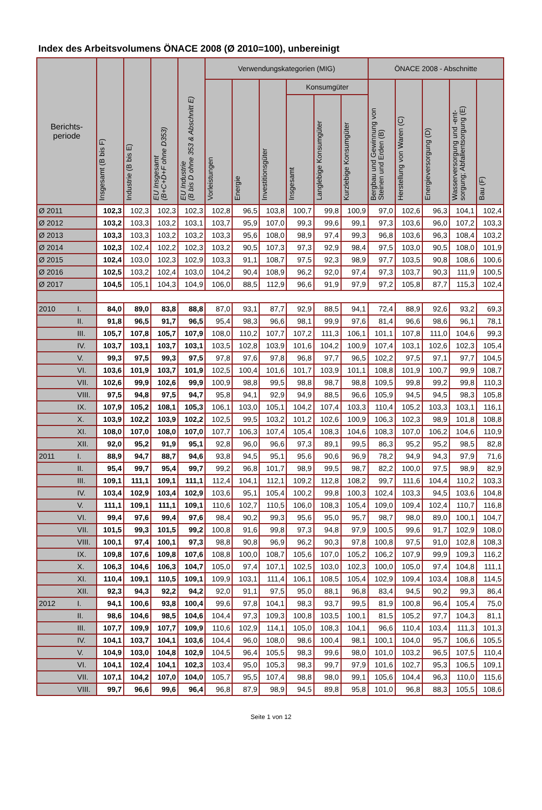Index des Arbeitsvolumens ÖNACE 2008 (Ø 2010=100), unbereinigt
| Berichts- periode | | Insgesamt (B bis F) | Industrie (B bis E) | EU Insgesamt (B+C+D+F ohne D353) | EU Industrie (B bis D ohne 353 & Abschnitt E) | Verwendungskategorien (MIG) | | | | | | ÖNACE 2008 - Abschnitte | | | | |
| --- | --- | --- | --- | --- | --- | --- | --- | --- | --- | --- | --- | --- | --- | --- | --- | --- |
| | | | | | | Vorleistungen | Energie | Investitionsgüter | Konsumgüter | | | Bergbau und Gewinnung von Steinen und Erden (B) | Herstellung von Waren (C) | Energieversorgung (D) | Wasserversorgung und -ent- sorgung; Abfallentsorgung (E) | Bau (F) |
| | | | | | | | | | Insgesamt | Langlebige Konsumgüter | Kurzlebige Konsumgüter | | | | | |
| Ø 2011 | | 102,3 | 102,3 | 102,3 | 102,3 | 102,8 | 96,5 | 103,8 | 100,7 | 99,8 | 100,9 | 97,0 | 102,6 | 96,3 | 104,1 | 102,4 |
| Ø 2012 | | 103,2 | 103,3 | 103,2 | 103,1 | 103,7 | 95,9 | 107,0 | 99,3 | 99,6 | 99,1 | 97,3 | 103,6 | 96,0 | 107,2 | 103,3 |
| Ø 2013 | | 103,3 | 103,3 | 103,2 | 103,2 | 103,3 | 95,6 | 108,0 | 98,9 | 97,4 | 99,3 | 96,8 | 103,6 | 96,3 | 108,4 | 103,2 |
| Ø 2014 | | 102,3 | 102,4 | 102,2 | 102,3 | 103,2 | 90,5 | 107,3 | 97,3 | 92,9 | 98,4 | 97,5 | 103,0 | 90,5 | 108,0 | 101,9 |
| Ø 2015 | | 102,4 | 103,0 | 102,3 | 102,9 | 103,3 | 91,1 | 108,7 | 97,5 | 92,3 | 98,9 | 97,7 | 103,5 | 90,8 | 108,6 | 100,6 |
| Ø 2016 | | 102,5 | 103,2 | 102,4 | 103,0 | 104,2 | 90,4 | 108,9 | 96,2 | 92,0 | 97,4 | 97,3 | 103,7 | 90,3 | 111,9 | 100,5 |
| Ø 2017 | | 104,5 | 105,1 | 104,3 | 104,9 | 106,0 | 88,5 | 112,9 | 96,6 | 91,9 | 97,9 | 97,2 | 105,8 | 87,7 | 115,3 | 102,4 |
| 2010 | I. | 84,0 | 89,0 | 83,8 | 88,8 | 87,0 | 93,1 | 87,7 | 92,9 | 88,5 | 94,1 | 72,4 | 88,9 | 92,6 | 93,2 | 69,3 |
| | II. | 91,8 | 96,5 | 91,7 | 96,5 | 95,4 | 98,3 | 96,6 | 98,1 | 99,9 | 97,6 | 81,4 | 96,6 | 98,6 | 96,1 | 78,1 |
| | III. | 105,7 | 107,8 | 105,7 | 107,9 | 108,0 | 110,2 | 107,7 | 107,2 | 111,3 | 106,1 | 101,1 | 107,8 | 111,0 | 104,6 | 99,3 |
| | IV. | 103,7 | 103,1 | 103,7 | 103,1 | 103,5 | 102,8 | 103,9 | 101,6 | 104,2 | 100,9 | 107,4 | 103,1 | 102,6 | 102,3 | 105,4 |
| | V. | 99,3 | 97,5 | 99,3 | 97,5 | 97,8 | 97,6 | 97,8 | 96,8 | 97,7 | 96,5 | 102,2 | 97,5 | 97,1 | 97,7 | 104,5 |
| | VI. | 103,6 | 101,9 | 103,7 | 101,9 | 102,5 | 100,4 | 101,6 | 101,7 | 103,9 | 101,1 | 108,8 | 101,9 | 100,7 | 99,9 | 108,7 |
| | VII. | 102,6 | 99,9 | 102,6 | 99,9 | 100,9 | 98,8 | 99,5 | 98,8 | 98,7 | 98,8 | 109,5 | 99,8 | 99,2 | 99,8 | 110,3 |
| | VIII. | 97,5 | 94,8 | 97,5 | 94,7 | 95,8 | 94,1 | 92,9 | 94,9 | 88,5 | 96,6 | 105,9 | 94,5 | 94,5 | 98,3 | 105,8 |
| | IX. | 107,9 | 105,2 | 108,1 | 105,3 | 106,1 | 103,0 | 105,1 | 104,2 | 107,4 | 103,3 | 110,4 | 105,2 | 103,3 | 103,1 | 116,1 |
| | X. | 103,9 | 102,2 | 103,9 | 102,2 | 102,5 | 99,5 | 103,2 | 101,2 | 102,6 | 100,9 | 106,3 | 102,3 | 98,9 | 101,8 | 108,8 |
| | XI. | 108,0 | 107,0 | 108,0 | 107,0 | 107,7 | 106,3 | 107,4 | 105,4 | 108,3 | 104,6 | 108,3 | 107,0 | 106,2 | 104,6 | 110,9 |
| | XII. | 92,0 | 95,2 | 91,9 | 95,1 | 92,8 | 96,0 | 96,6 | 97,3 | 89,1 | 99,5 | 86,3 | 95,2 | 95,2 | 98,5 | 82,8 |
| 2011 | I. | 88,9 | 94,7 | 88,7 | 94,6 | 93,8 | 94,5 | 95,1 | 95,6 | 90,6 | 96,9 | 78,2 | 94,9 | 94,3 | 97,9 | 71,6 |
| | II. | 95,4 | 99,7 | 95,4 | 99,7 | 99,2 | 96,8 | 101,7 | 98,9 | 99,5 | 98,7 | 82,2 | 100,0 | 97,5 | 98,9 | 82,9 |
| | III. | 109,1 | 111,1 | 109,1 | 111,1 | 112,4 | 104,1 | 112,1 | 109,2 | 112,8 | 108,2 | 99,7 | 111,6 | 104,4 | 110,2 | 103,3 |
| | IV. | 103,4 | 102,9 | 103,4 | 102,9 | 103,6 | 95,1 | 105,4 | 100,2 | 99,8 | 100,3 | 102,4 | 103,3 | 94,5 | 103,6 | 104,8 |
| | V. | 111,1 | 109,1 | 111,1 | 109,1 | 110,6 | 102,7 | 110,5 | 106,0 | 108,3 | 105,4 | 109,0 | 109,4 | 102,4 | 110,7 | 116,8 |
| | VI. | 99,4 | 97,6 | 99,4 | 97,6 | 98,4 | 90,2 | 99,3 | 95,6 | 95,0 | 95,7 | 98,7 | 98,0 | 89,0 | 100,1 | 104,7 |
| | VII. | 101,5 | 99,3 | 101,5 | 99,2 | 100,8 | 91,6 | 99,8 | 97,3 | 94,8 | 97,9 | 100,5 | 99,6 | 91,7 | 102,9 | 108,0 |
| | VIII. | 100,1 | 97,4 | 100,1 | 97,3 | 98,8 | 90,8 | 96,9 | 96,2 | 90,3 | 97,8 | 100,8 | 97,5 | 91,0 | 102,8 | 108,3 |
| | IX. | 109,8 | 107,6 | 109,8 | 107,6 | 108,8 | 100,0 | 108,7 | 105,6 | 107,0 | 105,2 | 106,2 | 107,9 | 99,9 | 109,3 | 116,2 |
| | X. | 106,3 | 104,6 | 106,3 | 104,7 | 105,0 | 97,4 | 107,1 | 102,5 | 103,0 | 102,3 | 100,0 | 105,0 | 97,4 | 104,8 | 111,1 |
| | XI. | 110,4 | 109,1 | 110,5 | 109,1 | 109,9 | 103,1 | 111,4 | 106,1 | 108,5 | 105,4 | 102,9 | 109,4 | 103,4 | 108,8 | 114,5 |
| | XII. | 92,3 | 94,3 | 92,2 | 94,2 | 92,0 | 91,1 | 97,5 | 95,0 | 88,1 | 96,8 | 83,4 | 94,5 | 90,2 | 99,3 | 86,4 |
| 2012 | I. | 94,1 | 100,6 | 93,8 | 100,4 | 99,6 | 97,8 | 104,1 | 98,3 | 93,7 | 99,5 | 81,9 | 100,8 | 96,4 | 105,4 | 75,0 |
| | II. | 98,6 | 104,6 | 98,5 | 104,6 | 104,4 | 97,3 | 109,3 | 100,8 | 103,5 | 100,1 | 81,5 | 105,2 | 97,7 | 104,3 | 81,1 |
| | III. | 107,7 | 109,9 | 107,7 | 109,9 | 110,6 | 102,9 | 114,1 | 105,0 | 108,3 | 104,1 | 96,6 | 110,4 | 103,4 | 111,3 | 101,3 |
| | IV. | 104,1 | 103,7 | 104,1 | 103,6 | 104,4 | 96,0 | 108,0 | 98,6 | 100,4 | 98,1 | 100,1 | 104,0 | 95,7 | 106,6 | 105,5 |
| | V. | 104,9 | 103,0 | 104,8 | 102,9 | 104,5 | 96,4 | 105,5 | 98,3 | 99,6 | 98,0 | 101,0 | 103,2 | 96,5 | 107,5 | 110,4 |
| | VI. | 104,1 | 102,4 | 104,1 | 102,3 | 103,4 | 95,0 | 105,3 | 98,3 | 99,7 | 97,9 | 101,6 | 102,7 | 95,3 | 106,5 | 109,1 |
| | VII. | 107,1 | 104,2 | 107,0 | 104,0 | 105,7 | 95,5 | 107,4 | 98,8 | 98,0 | 99,1 | 105,6 | 104,4 | 96,3 | 110,0 | 115,6 |
| | VIII. | 99,7 | 96,6 | 99,6 | 96,4 | 96,8 | 87,9 | 98,9 | 94,5 | 89,8 | 95,8 | 101,0 | 96,8 | 88,3 | 105,5 | 108,6 |
Seite 1 von 12